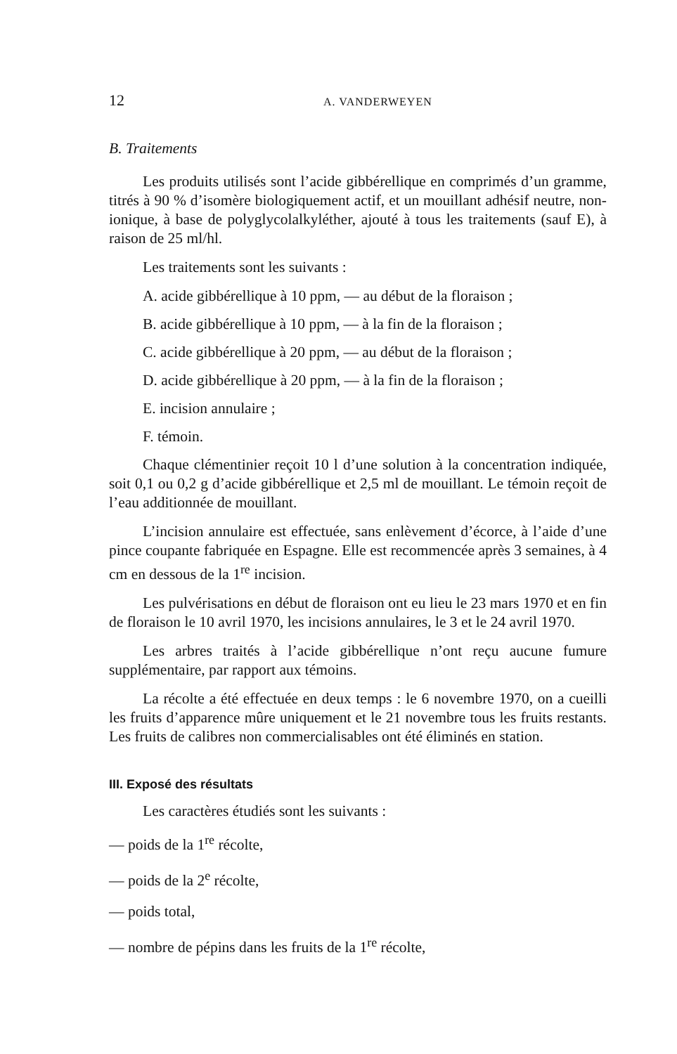12 A. VANDERWEYEN
B. Traitements
Les produits utilisés sont l’acide gibbérellique en comprimés d’un gramme, titrés à 90 % d’isomère biologiquement actif, et un mouillant adhésif neutre, non-ionique, à base de polyglycolalkyléther, ajouté à tous les traitements (sauf E), à raison de 25 ml/hl.
Les traitements sont les suivants :
A. acide gibbérellique à 10 ppm, — au début de la floraison ;
B. acide gibbérellique à 10 ppm, — à la fin de la floraison ;
C. acide gibbérellique à 20 ppm, — au début de la floraison ;
D. acide gibbérellique à 20 ppm, — à la fin de la floraison ;
E. incision annulaire ;
F. témoin.
Chaque clémentinier reçoit 10 l d’une solution à la concentration indiquée, soit 0,1 ou 0,2 g d’acide gibbérellique et 2,5 ml de mouillant. Le témoin reçoit de l’eau additionnée de mouillant.
L’incision annulaire est effectuée, sans enlèvement d’écorce, à l’aide d’une pince coupante fabriquée en Espagne. Elle est recommencée après 3 semaines, à 4 cm en dessous de la 1<sup>re</sup> incision.
Les pulvérisations en début de floraison ont eu lieu le 23 mars 1970 et en fin de floraison le 10 avril 1970, les incisions annulaires, le 3 et le 24 avril 1970.
Les arbres traités à l’acide gibbérellique n’ont reçu aucune fumure supplémentaire, par rapport aux témoins.
La récolte a été effectuée en deux temps : le 6 novembre 1970, on a cueilli les fruits d’apparence mûre uniquement et le 21 novembre tous les fruits restants. Les fruits de calibres non commercialisables ont été éliminés en station.
III. Exposé des résultats
Les caractères étudiés sont les suivants :
— poids de la 1<sup>re</sup> récolte,
— poids de la 2<sup>e</sup> récolte,
— poids total,
— nombre de pépins dans les fruits de la 1<sup>re</sup> récolte,